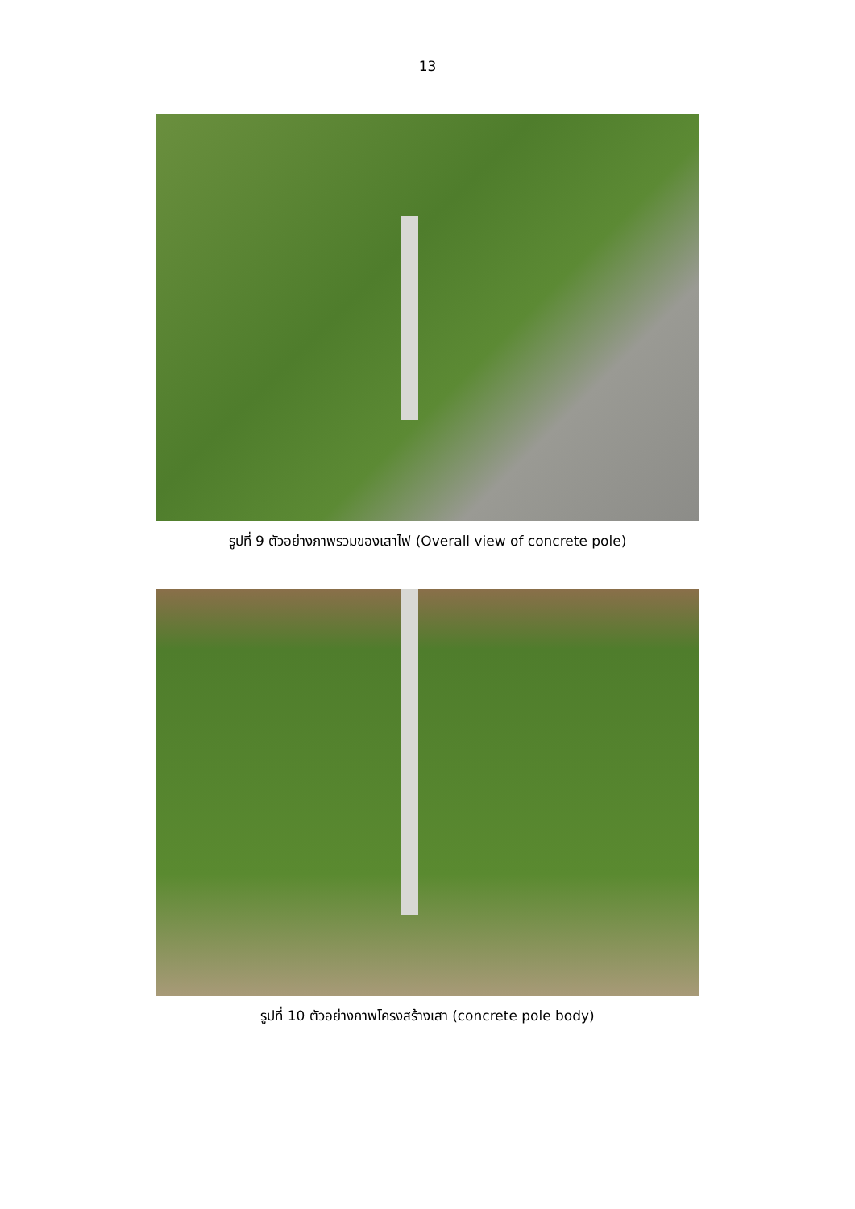13
รูปที่ 9 ตัวอย่างภาพรวมของเสาไฟ (Overall view of concrete pole)
รูปที่ 10 ตัวอย่างภาพโครงสร้างเสา (concrete pole body)